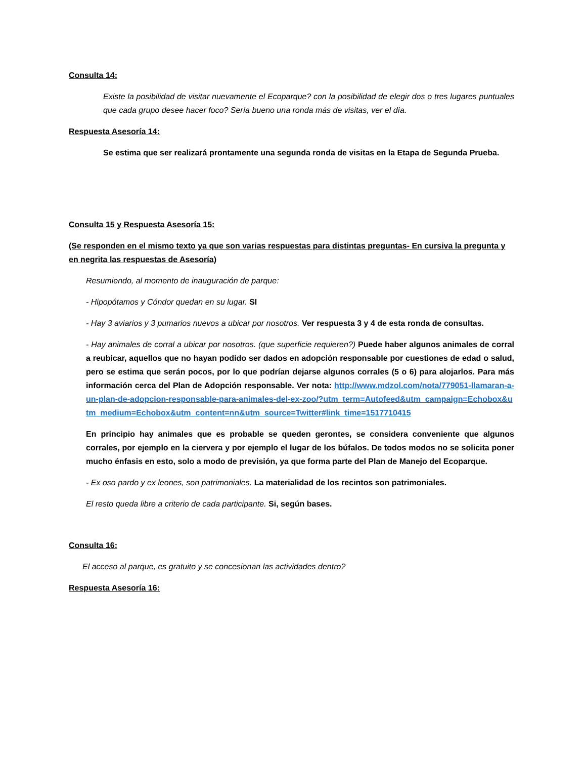Consulta 14:
Existe la posibilidad de visitar nuevamente el Ecoparque? con la posibilidad de elegir dos o tres lugares puntuales que cada grupo desee hacer foco? Sería bueno una ronda más de visitas, ver el día.
Respuesta Asesoría 14:
Se estima que ser realizará prontamente una segunda ronda de visitas en la Etapa de Segunda Prueba.
Consulta 15 y Respuesta Asesoría 15:
(Se responden en el mismo texto ya que son varias respuestas para distintas preguntas- En cursiva la pregunta y en negrita las respuestas de Asesoría)
Resumiendo, al momento de inauguración de parque:
- Hipopótamos y Cóndor quedan en su lugar. SI
- Hay 3 aviarios y 3 pumarios nuevos a ubicar por nosotros. Ver respuesta 3 y 4 de esta ronda de consultas.
- Hay animales de corral a ubicar por nosotros. (que superficie requieren?) Puede haber algunos animales de corral a reubicar, aquellos que no hayan podido ser dados en adopción responsable por cuestiones de edad o salud, pero se estima que serán pocos, por lo que podrían dejarse algunos corrales (5 o 6) para alojarlos. Para más información cerca del Plan de Adopción responsable. Ver nota: http://www.mdzol.com/nota/779051-llamaran-a-un-plan-de-adopcion-responsable-para-animales-del-ex-zoo/?utm_term=Autofeed&utm_campaign=Echobox&utm_medium=Echobox&utm_content=nn&utm_source=Twitter#link_time=1517710415
En principio hay animales que es probable se queden gerontes, se considera conveniente que algunos corrales, por ejemplo en la ciervera y por ejemplo el lugar de los búfalos. De todos modos no se solicita poner mucho énfasis en esto, solo a modo de previsión, ya que forma parte del Plan de Manejo del Ecoparque.
- Ex oso pardo y ex leones, son patrimoniales. La materialidad de los recintos son patrimoniales.
El resto queda libre a criterio de cada participante. Si, según bases.
Consulta 16:
El acceso al parque, es gratuito y se concesionan las actividades dentro?
Respuesta Asesoría 16: